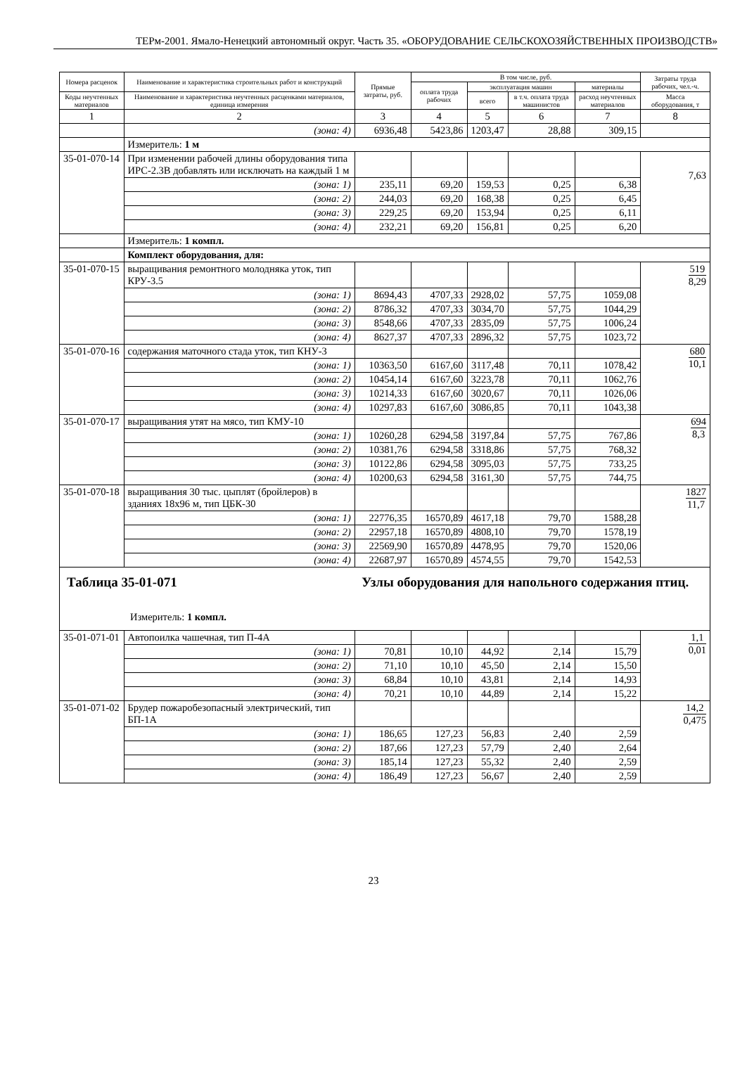ТЕРм-2001. Ямало-Ненецкий автономный округ. Часть 35. «ОБОРУДОВАНИЕ СЕЛЬСКОХОЗЯЙСТВЕННЫХ ПРОИЗВОДСТВ»
| Номера расценок | Наименование и характеристика строительных работ и конструкций | Прямые затраты, руб. | В том числе, руб. | | | | Затраты труда рабочих, чел.-ч. |
| --- | --- | --- | --- | --- | --- | --- | --- |
| | | | оплата труда рабочих | эксплуатация машин | | материалы | |
| | | | | всего | в т.ч. оплата труда машинистов | расход неучтенных материалов | |
| Коды неучтенных материалов | Наименование и характеристика неучтенных расценками материалов, единица измерения | | | | | | Масса оборудования, т |
| 1 | 2 | 3 | 4 | 5 | 6 | 7 | 8 |
| | (зона: 4) | 6936,48 | 5423,86 | 1203,47 | 28,88 | 309,15 | |
| | Измеритель: 1 м | | | | | | |
| 35-01-070-14 | При изменении рабочей длины оборудования типа ИРС-2.3В добавлять или исключать на каждый 1 м | | | | | | 7,63 |
| | (зона: 1) | 235,11 | 69,20 | 159,53 | 0,25 | 6,38 | |
| | (зона: 2) | 244,03 | 69,20 | 168,38 | 0,25 | 6,45 | |
| | (зона: 3) | 229,25 | 69,20 | 153,94 | 0,25 | 6,11 | |
| | (зона: 4) | 232,21 | 69,20 | 156,81 | 0,25 | 6,20 | |
| | Измеритель: 1 компл. | | | | | | |
| | Комплект оборудования, для: | | | | | | |
| 35-01-070-15 | выращивания ремонтного молодняка уток, тип КРУ-3.5 | | | | | | 519 8,29 |
| | (зона: 1) | 8694,43 | 4707,33 | 2928,02 | 57,75 | 1059,08 | |
| | (зона: 2) | 8786,32 | 4707,33 | 3034,70 | 57,75 | 1044,29 | |
| | (зона: 3) | 8548,66 | 4707,33 | 2835,09 | 57,75 | 1006,24 | |
| | (зона: 4) | 8627,37 | 4707,33 | 2896,32 | 57,75 | 1023,72 | |
| 35-01-070-16 | содержания маточного стада уток, тип КНУ-3 | | | | | | 680 10,1 |
| | (зона: 1) | 10363,50 | 6167,60 | 3117,48 | 70,11 | 1078,42 | |
| | (зона: 2) | 10454,14 | 6167,60 | 3223,78 | 70,11 | 1062,76 | |
| | (зона: 3) | 10214,33 | 6167,60 | 3020,67 | 70,11 | 1026,06 | |
| | (зона: 4) | 10297,83 | 6167,60 | 3086,85 | 70,11 | 1043,38 | |
| 35-01-070-17 | выращивания утят на мясо, тип КМУ-10 | | | | | | 694 8,3 |
| | (зона: 1) | 10260,28 | 6294,58 | 3197,84 | 57,75 | 767,86 | |
| | (зона: 2) | 10381,76 | 6294,58 | 3318,86 | 57,75 | 768,32 | |
| | (зона: 3) | 10122,86 | 6294,58 | 3095,03 | 57,75 | 733,25 | |
| | (зона: 4) | 10200,63 | 6294,58 | 3161,30 | 57,75 | 744,75 | |
| 35-01-070-18 | выращивания 30 тыс. цыплят (бройлеров) в зданиях 18х96 м, тип ЦБК-30 | | | | | | 1827 11,7 |
| | (зона: 1) | 22776,35 | 16570,89 | 4617,18 | 79,70 | 1588,28 | |
| | (зона: 2) | 22957,18 | 16570,89 | 4808,10 | 79,70 | 1578,19 | |
| | (зона: 3) | 22569,90 | 16570,89 | 4478,95 | 79,70 | 1520,06 | |
| | (зона: 4) | 22687,97 | 16570,89 | 4574,55 | 79,70 | 1542,53 | |
| Таблица 35-01-071 Измеритель: 1 компл. | | Узлы оборудования для напольного содержания птиц. | | | | | |
| 35-01-071-01 | Автопоилка чашечная, тип П-4А | | | | | | 1,1 0,01 |
| | (зона: 1) | 70,81 | 10,10 | 44,92 | 2,14 | 15,79 | |
| | (зона: 2) | 71,10 | 10,10 | 45,50 | 2,14 | 15,50 | |
| | (зона: 3) | 68,84 | 10,10 | 43,81 | 2,14 | 14,93 | |
| | (зона: 4) | 70,21 | 10,10 | 44,89 | 2,14 | 15,22 | |
| 35-01-071-02 | Брудер пожаробезопасный электрический, тип БП-1А | | | | | | 14,2 0,475 |
| | (зона: 1) | 186,65 | 127,23 | 56,83 | 2,40 | 2,59 | |
| | (зона: 2) | 187,66 | 127,23 | 57,79 | 2,40 | 2,64 | |
| | (зона: 3) | 185,14 | 127,23 | 55,32 | 2,40 | 2,59 | |
| | (зона: 4) | 186,49 | 127,23 | 56,67 | 2,40 | 2,59 | |
23